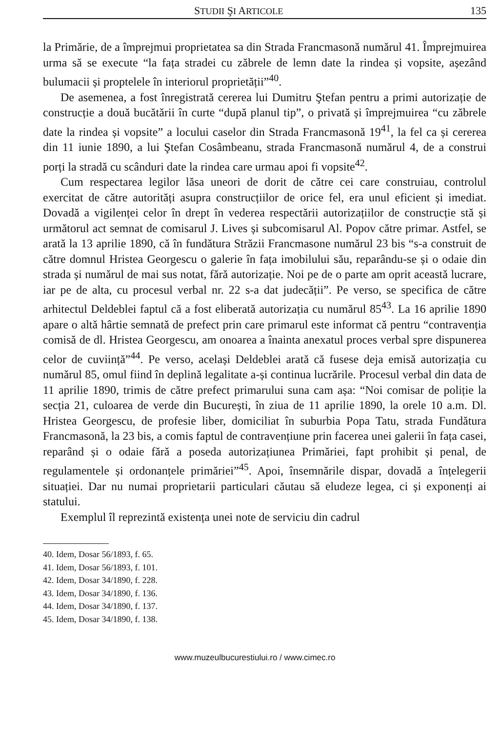STUDII ŞI ARTICOLE 135
la Primărie, de a împrejmui proprietatea sa din Strada Francmasonă numărul 41. Împrejmuirea urma să se execute “la fața stradei cu zăbrele de lemn date la rindea și vopsite, așezând bulumacii și proptelele în interiorul proprietății”<sup>40</sup>.
De asemenea, a fost înregistrată cererea lui Dumitru Ştefan pentru a primi autorizație de construcție a două bucătării în curte “după planul tip”, o privată și împrejmuirea “cu zăbrele date la rindea și vopsite” a locului caselor din Strada Francmasonă 19<sup>41</sup>, la fel ca și cererea din 11 iunie 1890, a lui Ştefan Cosâmbeanu, strada Francmasonă numărul 4, de a construi porți la stradă cu scânduri date la rindea care urmau apoi fi vopsite<sup>42</sup>.
Cum respectarea legilor lăsa uneori de dorit de către cei care construiau, controlul exercitat de către autorități asupra construcțiilor de orice fel, era unul eficient și imediat. Dovadă a vigilenței celor în drept în vederea respectării autorizațiilor de construcție stă și următorul act semnat de comisarul J. Lives și subcomisarul Al. Popov către primar. Astfel, se arată la 13 aprilie 1890, că în fundătura Străzii Francmasone numărul 23 bis “s-a construit de către domnul Hristea Georgescu o galerie în fața imobilului său, reparându-se și o odaie din strada și numărul de mai sus notat, fără autorizație. Noi pe de o parte am oprit această lucrare, iar pe de alta, cu procesul verbal nr. 22 s-a dat judecății”. Pe verso, se specifica de către arhitectul Deldeblei faptul că a fost eliberată autorizația cu numărul 85<sup>43</sup>. La 16 aprilie 1890 apare o altă hârtie semnată de prefect prin care primarul este informat că pentru “contravenția comisă de dl. Hristea Georgescu, am onoarea a înainta anexatul proces verbal spre dispunerea celor de cuviință”<sup>44</sup>. Pe verso, același Deldeblei arată că fusese deja emisă autorizația cu numărul 85, omul fiind în deplină legalitate a-și continua lucrările. Procesul verbal din data de 11 aprilie 1890, trimis de către prefect primarului suna cam așa: “Noi comisar de poliție la secția 21, culoarea de verde din București, în ziua de 11 aprilie 1890, la orele 10 a.m. Dl. Hristea Georgescu, de profesie liber, domiciliat în suburbia Popa Tatu, strada Fundătura Francmasonă, la 23 bis, a comis faptul de contravențiune prin facerea unei galerii în fața casei, reparând și o odaie fără a poseda autorizațiunea Primăriei, fapt prohibit și penal, de regulamentele și ordonanțele primăriei”<sup>45</sup>. Apoi, însemnările dispar, dovadă a înțelegerii situației. Dar nu numai proprietarii particulari căutau să eludeze legea, ci și exponenți ai statului.
Exemplul îl reprezintă existența unei note de serviciu din cadrul
40. Idem, Dosar 56/1893, f. 65.
41. Idem, Dosar 56/1893, f. 101.
42. Idem, Dosar 34/1890, f. 228.
43. Idem, Dosar 34/1890, f. 136.
44. Idem, Dosar 34/1890, f. 137.
45. Idem, Dosar 34/1890, f. 138.
www.muzeulbucurestiului.ro / www.cimec.ro